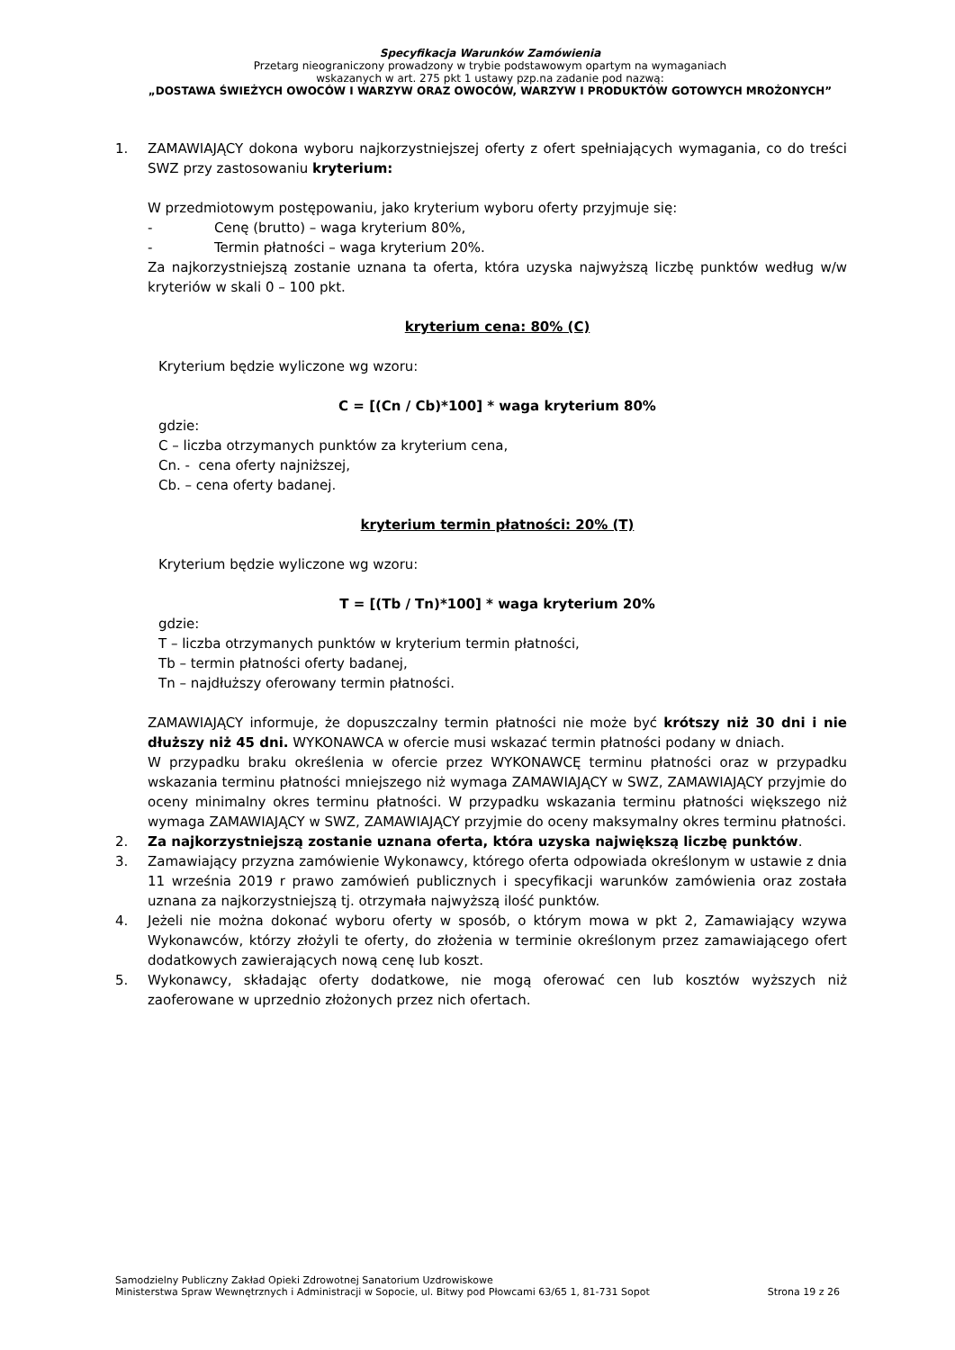Specyfikacja Warunków Zamówienia
Przetarg nieograniczony prowadzony w trybie podstawowym opartym na wymaganiach
wskazanych w art. 275 pkt 1 ustawy pzp.na zadanie pod nazwą:
„DOSTAWA ŚWIEŻYCH OWOCÓW I WARZYW ORAZ OWOCÓW, WARZYW I PRODUKTÓW GOTOWYCH MROŻONYCH”
1.
ZAMAWIAJĄCY dokona wyboru najkorzystniejszej oferty z ofert spełniających wymagania, co do treści SWZ przy zastosowaniu kryterium:
W przedmiotowym postępowaniu, jako kryterium wyboru oferty przyjmuje się:
- Cenę (brutto) – waga kryterium 80%,
- Termin płatności – waga kryterium 20%.
Za najkorzystniejszą zostanie uznana ta oferta, która uzyska najwyższą liczbę punktów według w/w kryteriów w skali 0 – 100 pkt.
kryterium cena: 80% (C)
Kryterium będzie wyliczone wg wzoru:
C = [(Cn / Cb)*100] * waga kryterium 80%
gdzie:
C – liczba otrzymanych punktów za kryterium cena,
Cn. - cena oferty najniższej,
Cb. – cena oferty badanej.
kryterium termin płatności: 20% (T)
Kryterium będzie wyliczone wg wzoru:
T = [(Tb / Tn)*100] * waga kryterium 20%
gdzie:
T – liczba otrzymanych punktów w kryterium termin płatności,
Tb – termin płatności oferty badanej,
Tn – najdłuższy oferowany termin płatności.
ZAMAWIAJĄCY informuje, że dopuszczalny termin płatności nie może być krótszy niż 30 dni i nie dłuższy niż 45 dni. WYKONAWCA w ofercie musi wskazać termin płatności podany w dniach.
W przypadku braku określenia w ofercie przez WYKONAWCĘ terminu płatności oraz w przypadku wskazania terminu płatności mniejszego niż wymaga ZAMAWIAJĄCY w SWZ, ZAMAWIAJĄCY przyjmie do oceny minimalny okres terminu płatności. W przypadku wskazania terminu płatności większego niż wymaga ZAMAWIAJĄCY w SWZ, ZAMAWIAJĄCY przyjmie do oceny maksymalny okres terminu płatności.
2. Za najkorzystniejszą zostanie uznana oferta, która uzyska największą liczbę punktów.
3. Zamawiający przyzna zamówienie Wykonawcy, którego oferta odpowiada określonym w ustawie z dnia 11 września 2019 r prawo zamówień publicznych i specyfikacji warunków zamówienia oraz została uznana za najkorzystniejszą tj. otrzymała najwyższą ilość punktów.
4. Jeżeli nie można dokonać wyboru oferty w sposób, o którym mowa w pkt 2, Zamawiający wzywa Wykonawców, którzy złożyli te oferty, do złożenia w terminie określonym przez zamawiającego ofert dodatkowych zawierających nową cenę lub koszt.
5. Wykonawcy, składając oferty dodatkowe, nie mogą oferować cen lub kosztów wyższych niż zaoferowane w uprzednio złożonych przez nich ofertach.
Samodzielny Publiczny Zakład Opieki Zdrowotnej Sanatorium Uzdrowiskowe
Ministerstwa Spraw Wewnętrznych i Administracji w Sopocie, ul. Bitwy pod Płowcami 63/65 1, 81-731 Sopot Strona 19 z 26